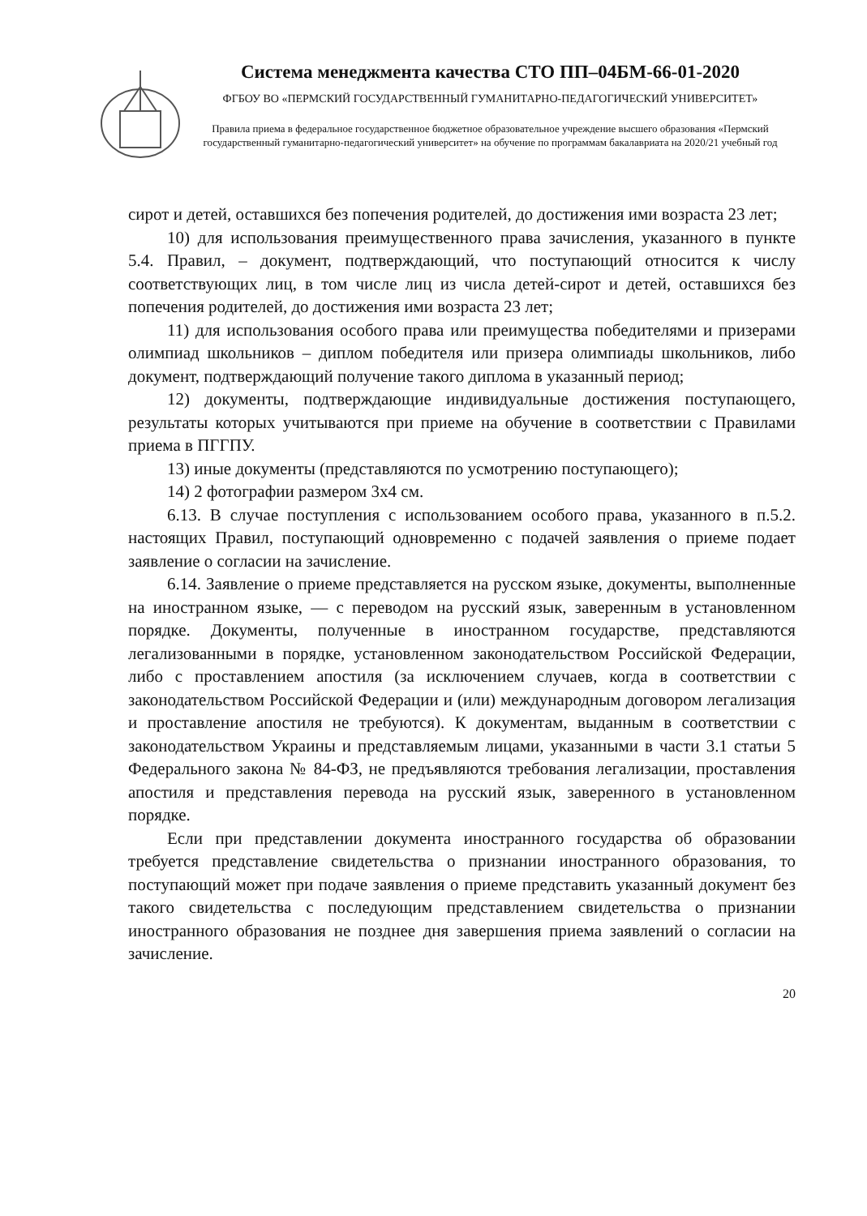Система менеджмента качества СТО ПП–04БМ-66-01-2020
ФГБОУ ВО «ПЕРМСКИЙ ГОСУДАРСТВЕННЫЙ ГУМАНИТАРНО-ПЕДАГОГИЧЕСКИЙ УНИВЕРСИТЕТ»
Правила приема в федеральное государственное бюджетное образовательное учреждение высшего образования «Пермский государственный гуманитарно-педагогический университет» на обучение по программам бакалавриата на 2020/21 учебный год
сирот и детей, оставшихся без попечения родителей, до достижения ими возраста 23 лет;
10) для использования преимущественного права зачисления, указанного в пункте 5.4. Правил, – документ, подтверждающий, что поступающий относится к числу соответствующих лиц, в том числе лиц из числа детей-сирот и детей, оставшихся без попечения родителей, до достижения ими возраста 23 лет;
11) для использования особого права или преимущества победителями и призерами олимпиад школьников – диплом победителя или призера олимпиады школьников, либо документ, подтверждающий получение такого диплома в указанный период;
12) документы, подтверждающие индивидуальные достижения поступающего, результаты которых учитываются при приеме на обучение в соответствии с Правилами приема в ПГГПУ.
13) иные документы (представляются по усмотрению поступающего);
14) 2 фотографии размером 3x4 см.
6.13. В случае поступления с использованием особого права, указанного в п.5.2. настоящих Правил, поступающий одновременно с подачей заявления о приеме подает заявление о согласии на зачисление.
6.14. Заявление о приеме представляется на русском языке, документы, выполненные на иностранном языке, — с переводом на русский язык, заверенным в установленном порядке. Документы, полученные в иностранном государстве, представляются легализованными в порядке, установленном законодательством Российской Федерации, либо с проставлением апостиля (за исключением случаев, когда в соответствии с законодательством Российской Федерации и (или) международным договором легализация и проставление апостиля не требуются). К документам, выданным в соответствии с законодательством Украины и представляемым лицами, указанными в части 3.1 статьи 5 Федерального закона № 84-ФЗ, не предъявляются требования легализации, проставления апостиля и представления перевода на русский язык, заверенного в установленном порядке.
Если при представлении документа иностранного государства об образовании требуется представление свидетельства о признании иностранного образования, то поступающий может при подаче заявления о приеме представить указанный документ без такого свидетельства с последующим представлением свидетельства о признании иностранного образования не позднее дня завершения приема заявлений о согласии на зачисление.
20